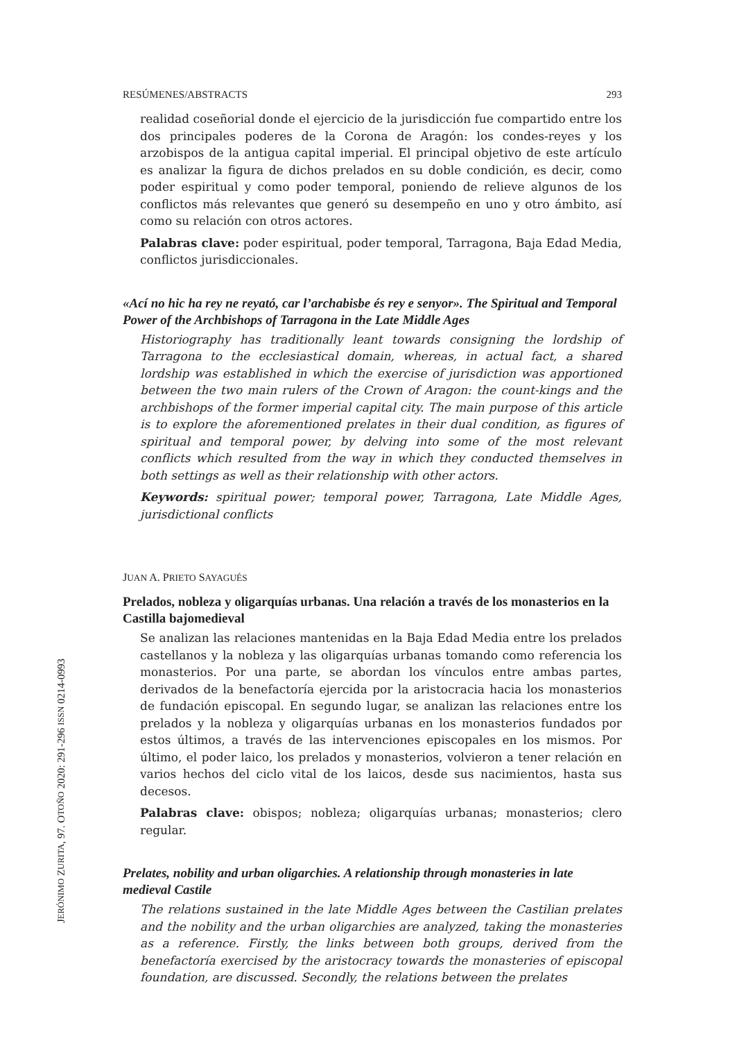RESÚMENES/ABSTRACTS 293
realidad coseñorial donde el ejercicio de la jurisdicción fue compartido entre los dos principales poderes de la Corona de Aragón: los condes-reyes y los arzobispos de la antigua capital imperial. El principal objetivo de este artículo es analizar la figura de dichos prelados en su doble condición, es decir, como poder espiritual y como poder temporal, poniendo de relieve algunos de los conflictos más relevantes que generó su desempeño en uno y otro ámbito, así como su relación con otros actores.
Palabras clave: poder espiritual, poder temporal, Tarragona, Baja Edad Media, conflictos jurisdiccionales.
«Ací no hic ha rey ne reyató, car l’archabisbe és rey e senyor». The Spiritual and Temporal Power of the Archbishops of Tarragona in the Late Middle Ages
Historiography has traditionally leant towards consigning the lordship of Tarragona to the ecclesiastical domain, whereas, in actual fact, a shared lordship was established in which the exercise of jurisdiction was apportioned between the two main rulers of the Crown of Aragon: the count-kings and the archbishops of the former imperial capital city. The main purpose of this article is to explore the aforementioned prelates in their dual condition, as figures of spiritual and temporal power, by delving into some of the most relevant conflicts which resulted from the way in which they conducted themselves in both settings as well as their relationship with other actors.
Keywords: spiritual power; temporal power, Tarragona, Late Middle Ages, jurisdictional conflicts
JUAN A. PRIETO SAYAGUÉS
Prelados, nobleza y oligarquías urbanas. Una relación a través de los monasterios en la Castilla bajomedieval
Se analizan las relaciones mantenidas en la Baja Edad Media entre los prelados castellanos y la nobleza y las oligarquías urbanas tomando como referencia los monasterios. Por una parte, se abordan los vínculos entre ambas partes, derivados de la benefactoría ejercida por la aristocracia hacia los monasterios de fundación episcopal. En segundo lugar, se analizan las relaciones entre los prelados y la nobleza y oligarquías urbanas en los monasterios fundados por estos últimos, a través de las intervenciones episcopales en los mismos. Por último, el poder laico, los prelados y monasterios, volvieron a tener relación en varios hechos del ciclo vital de los laicos, desde sus nacimientos, hasta sus decesos.
Palabras clave: obispos; nobleza; oligarquías urbanas; monasterios; clero regular.
Prelates, nobility and urban oligarchies. A relationship through monasteries in late medieval Castile
The relations sustained in the late Middle Ages between the Castilian prelates and the nobility and the urban oligarchies are analyzed, taking the monasteries as a reference. Firstly, the links between both groups, derived from the benefactoría exercised by the aristocracy towards the monasteries of episcopal foundation, are discussed. Secondly, the relations between the prelates
JERÓNIMO ZURITA, 97. OTOÑO 2020: 291-296 ISSN 0214-0993